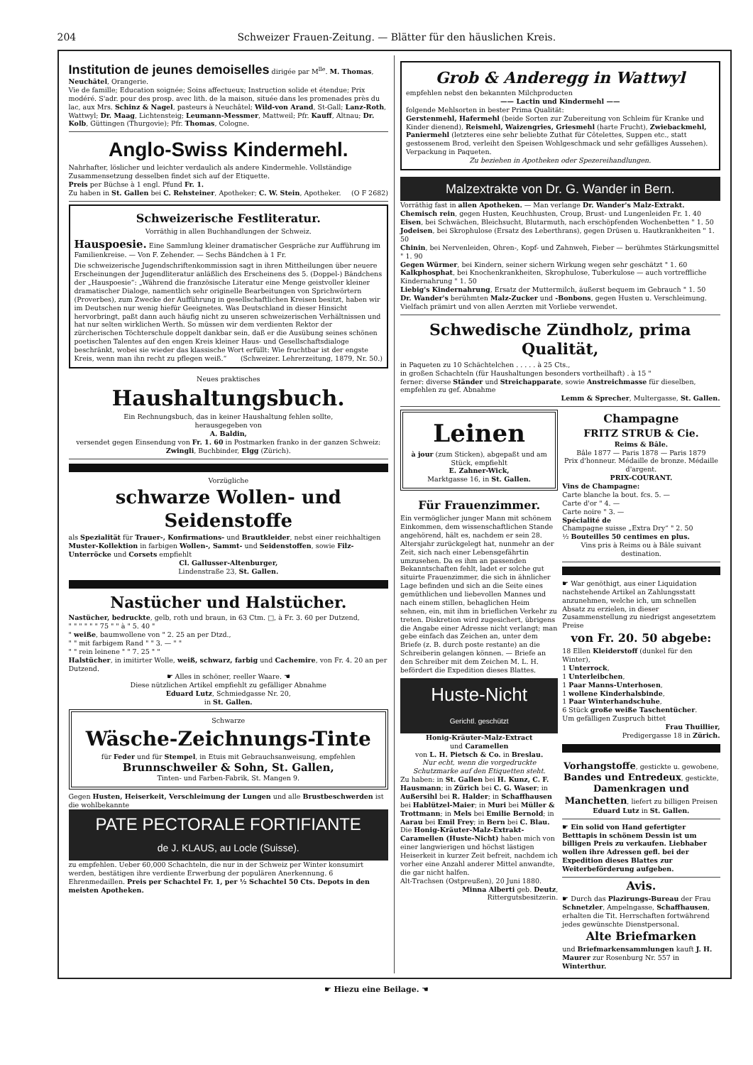204 Schweizer Frauen-Zeitung. — Blätter für den häuslichen Kreis.
Institution de jeunes demoiselles dirigée par M<sup>lle</sup>. M. Thomas, Neuchâtel, Orangerie.
Vie de famille; Education soignée; Soins affectueux; Instruction solide et étendue; Prix modéré. S'adr. pour des prosp. avec lith. de la maison, située dans les promenades près du lac, aux Mrs. Schinz & Nagel, pasteurs à Neuchâtel; Wild-von Arand, St-Gall; Lanz-Roth, Wattwyl; Dr. Maag, Lichtensteig; Leumann-Messmer, Mattweil; Pfr. Kauff, Altnau; Dr. Kolb, Güttingen (Thurgovie); Pfr. Thomas, Cologne.
Anglo-Swiss Kindermehl.
Nahrhafter, löslicher und leichter verdaulich als andere Kindermehle. Vollständige Zusammensetzung desselben findet sich auf der Etiquette.
Preis per Büchse à 1 engl. Pfund Fr. 1.
Zu haben in St. Gallen bei C. Rehsteiner, Apotheker; C. W. Stein, Apotheker. (O F 2682)
Schweizerische Festliteratur.
Vorräthig in allen Buchhandlungen der Schweiz.
Hauspoesie. Eine Sammlung kleiner dramatischer Gespräche zur Aufführung im Familienkreise. — Von F. Zehender. — Sechs Bändchen à 1 Fr.
Die schweizerische Jugendschriftenkommission sagt in ihren Mittheilungen über neuere Erscheinungen der Jugendliteratur anläßlich des Erscheinens des 5. (Doppel-) Bändchens der „Hauspoesie“: „Während die französische Literatur eine Menge geistvoller kleiner dramatischer Dialoge, namentlich sehr originelle Bearbeitungen von Sprichwörtern (Proverbes), zum Zwecke der Aufführung in gesellschaftlichen Kreisen besitzt, haben wir im Deutschen nur wenig hiefür Geeignetes. Was Deutschland in dieser Hinsicht hervorbringt, paßt dann auch häufig nicht zu unseren schweizerischen Verhältnissen und hat nur selten wirklichen Werth. So müssen wir dem verdienten Rektor der zürcherischen Töchterschule doppelt dankbar sein, daß er die Ausübung seines schönen poetischen Talentes auf den engen Kreis kleiner Haus- und Gesellschaftsdialoge beschränkt, wobei sie wieder das klassische Wort erfüllt: Wie fruchtbar ist der engste Kreis, wenn man ihn recht zu pflegen weiß.“ (Schweizer. Lehrerzeitung, 1879, Nr. 50.)
Neues praktisches
Haushaltungsbuch.
Ein Rechnungsbuch, das in keiner Haushaltung fehlen sollte,
herausgegeben von
A. Baldin,
versendet gegen Einsendung von Fr. 1. 60 in Postmarken franko in der ganzen Schweiz:
Zwingli, Buchbinder, Elgg (Zürich).
Vorzügliche
schwarze Wollen- und Seidenstoffe
als Spezialität für Trauer-, Konfirmations- und Brautkleider, nebst einer reichhaltigen Muster-Kollektion in farbigen Wollen-, Sammt- und Seidenstoffen, sowie Filz-Unterröcke und Corsets empfiehlt
Cl. Gallusser-Altenburger,
Lindenstraße 23, St. Gallen.
Nastücher und Halstücher.
Nastücher, bedruckte, gelb, roth und braun, in 63 Ctm. □, à Fr. 3. 60 per Dutzend,
" " " " " " 75 " " à " 5. 40 "
" weiße, baumwollene von " 2. 25 an per Dtzd.,
" " mit farbigem Rand " " 3. — " "
" " rein leinene " " 7. 25 " "
Halstücher, in imitirter Wolle, weiß, schwarz, farbig und Cachemire, von Fr. 4. 20 an per Dutzend.
☛ Alles in schöner, reeller Waare. ☚
Diese nützlichen Artikel empfiehlt zu gefälliger Abnahme
Eduard Lutz, Schmiedgasse Nr. 20,
in St. Gallen.
Schwarze
Wäsche-Zeichnungs-Tinte
für Feder und für Stempel, in Etuis mit Gebrauchsanweisung, empfehlen
Brunnschweiler & Sohn, St. Gallen,
Tinten- und Farben-Fabrik, St. Mangen 9.
Gegen Husten, Heiserkeit, Verschleimung der Lungen und alle Brustbeschwerden ist die wohlbekannte
PATE PECTORALE FORTIFIANTE
de J. KLAUS, au Locle (Suisse).
zu empfehlen. Ueber 60,000 Schachteln, die nur in der Schweiz per Winter konsumirt werden, bestätigen ihre verdiente Erwerbung der populären Anerkennung. 6 Ehrenmedaillen. Preis per Schachtel Fr. 1, per ½ Schachtel 50 Cts. Depots in den meisten Apotheken.
Grob & Anderegg in Wattwyl
empfehlen nebst den bekannten Milchproducten
—— Lactin und Kindermehl ——
folgende Mehlsorten in bester Prima Qualität:
Gerstenmehl, Hafermehl (beide Sorten zur Zubereitung von Schleim für Kranke und Kinder dienend), Reismehl, Waizengries, Griesmehl (harte Frucht), Zwiebackmehl, Paniermehl (letzteres eine sehr beliebte Zuthat für Côtelettes, Suppen etc., statt gestossenem Brod, verleiht den Speisen Wohlgeschmack und sehr gefälliges Aussehen). Verpackung in Paqueten.
Zu beziehen in Apotheken oder Spezereihandlungen.
Malzextrakte von Dr. G. Wander in Bern.
Vorräthig fast in allen Apotheken. — Man verlange Dr. Wander's Malz-Extrakt.
Chemisch rein, gegen Husten, Keuchhusten, Croup, Brust- und Lungenleiden Fr. 1. 40
Eisen, bei Schwächen, Bleichsucht, Blutarmuth, nach erschöpfenden Wochenbetten " 1. 50
Jodeisen, bei Skrophulose (Ersatz des Leberthrans), gegen Drüsen u. Hautkrankheiten " 1. 50
Chinin, bei Nervenleiden, Ohren-, Kopf- und Zahnweh, Fieber — berühmtes Stärkungsmittel " 1. 90
Gegen Würmer, bei Kindern, seiner sichern Wirkung wegen sehr geschätzt " 1. 60
Kalkphosphat, bei Knochenkrankheiten, Skrophulose, Tuberkulose — auch vortreffliche Kindernahrung " 1. 50
Liebig's Kindernahrung, Ersatz der Muttermilch, äußerst bequem im Gebrauch " 1. 50
Dr. Wander's berühmten Malz-Zucker und -Bonbons, gegen Husten u. Verschleimung.
Vielfach prämirt und von allen Aerzten mit Vorliebe verwendet.
Schwedische Zündholz, prima Qualität,
in Paqueten zu 10 Schächtelchen . . . . . à 25 Cts.,
in großen Schachteln (für Haushaltungen besonders vortheilhaft) . à 15 "
ferner: diverse Ständer und Streichapparate, sowie Anstreichmasse für dieselben, empfehlen zu gef. Abnahme
Lemm & Sprecher, Multergasse, St. Gallen.
Leinen
à jour (zum Sticken), abgepaßt und am Stück, empfiehlt
E. Zahner-Wick,
Marktgasse 16, in St. Gallen.
Für Frauenzimmer.
Ein vermöglicher junger Mann mit schönem Einkommen, dem wissenschaftlichen Stande angehörend, hält es, nachdem er sein 28. Altersjahr zurückgelegt hat, nunmehr an der Zeit, sich nach einer Lebensgefährtin umzusehen. Da es ihm an passenden Bekanntschaften fehlt, ladet er solche gut situirte Frauenzimmer, die sich in ähnlicher Lage befinden und sich an die Seite eines gemüthlichen und liebevollen Mannes und nach einem stillen, behaglichen Heim sehnen, ein, mit ihm in brieflichen Verkehr zu treten. Diskretion wird zugesichert, übrigens die Angabe einer Adresse nicht verlangt; man gebe einfach das Zeichen an, unter dem Briefe (z. B. durch poste restante) an die Schreiberin gelangen können. — Briefe an den Schreiber mit dem Zeichen M. L. H. befördert die Expedition dieses Blattes.
Huste-Nicht
Gerichtl. geschützt
Honig-Kräuter-Malz-Extract
und Caramellen
von L. H. Pietsch & Co. in Breslau.
Nur echt, wenn die vorgedruckte Schutzmarke auf den Etiquetten steht.
Zu haben: in St. Gallen bei H. Kunz, C. F. Hausmann; in Zürich bei C. G. Waser; in Außersihl bei R. Halder; in Schaffhausen bei Hablützel-Maier; in Muri bei Müller & Trottmann; in Mels bei Emilie Bernold; in Aarau bei Emil Frey; in Bern bei C. Blau.
Die Honig-Kräuter-Malz-Extrakt-Caramellen (Huste-Nicht) haben mich von einer langwierigen und höchst lästigen Heiserkeit in kurzer Zeit befreit, nachdem ich vorher eine Anzahl anderer Mittel anwandte, die gar nicht halfen.
Alt-Trachsen (Ostpreußen), 20 Juni 1880.
Minna Alberti geb. Deutz,
Rittergutsbesitzerin.
Champagne
FRITZ STRUB & Cie.
Reims & Bâle.
Bâle 1877 — Paris 1878 — Paris 1879
Prix d'honneur. Médaille de bronze. Médaille d'argent.
PRIX-COURANT.
Vins de Champagne:
Carte blanche la bout. fcs. 5. —
Carte d'or " 4. —
Carte noire " 3. —
Spécialité de
Champagne suisse „Extra Dry“ " 2. 50
½ Bouteilles 50 centimes en plus.
Vins pris à Reims ou à Bâle suivant destination.
☛ War genöthigt, aus einer Liquidation nachstehende Artikel an Zahlungsstatt anzunehmen, welche ich, um schnellen Absatz zu erzielen, in dieser Zusammenstellung zu niedrigst angesetztem Preise
von Fr. 20. 50 abgebe:
18 Ellen Kleiderstoff (dunkel für den Winter),
1 Unterrock,
1 Unterleibchen,
1 Paar Manns-Unterhosen,
1 wollene Kinderhalsbinde,
1 Paar Winterhandschuhe,
6 Stück große weiße Taschentücher.
Um gefälligen Zuspruch bittet
Frau Thuillier,
Predigergasse 18 in Zürich.
Vorhangstoffe, gestickte u. gewobene, Bandes und Entredeux, gestickte, Damenkragen und Manchetten, liefert zu billigen Preisen
Eduard Lutz in St. Gallen.
☛ Ein solid von Hand gefertigter Betttapis in schönem Dessin ist um billigen Preis zu verkaufen. Liebhaber wollen ihre Adressen gefl. bei der Expedition dieses Blattes zur Weiterbeförderung aufgeben.
Avis.
☛ Durch das Plazirungs-Bureau der Frau Schnetzler, Ampelngasse, Schaffhausen, erhalten die Tit. Herrschaften fortwährend jedes gewünschte Dienstpersonal.
Alte Briefmarken
und Briefmarkensammlungen kauft J. H. Maurer zur Rosenburg Nr. 557 in Winterthur.
☛ Hiezu eine Beilage. ☚